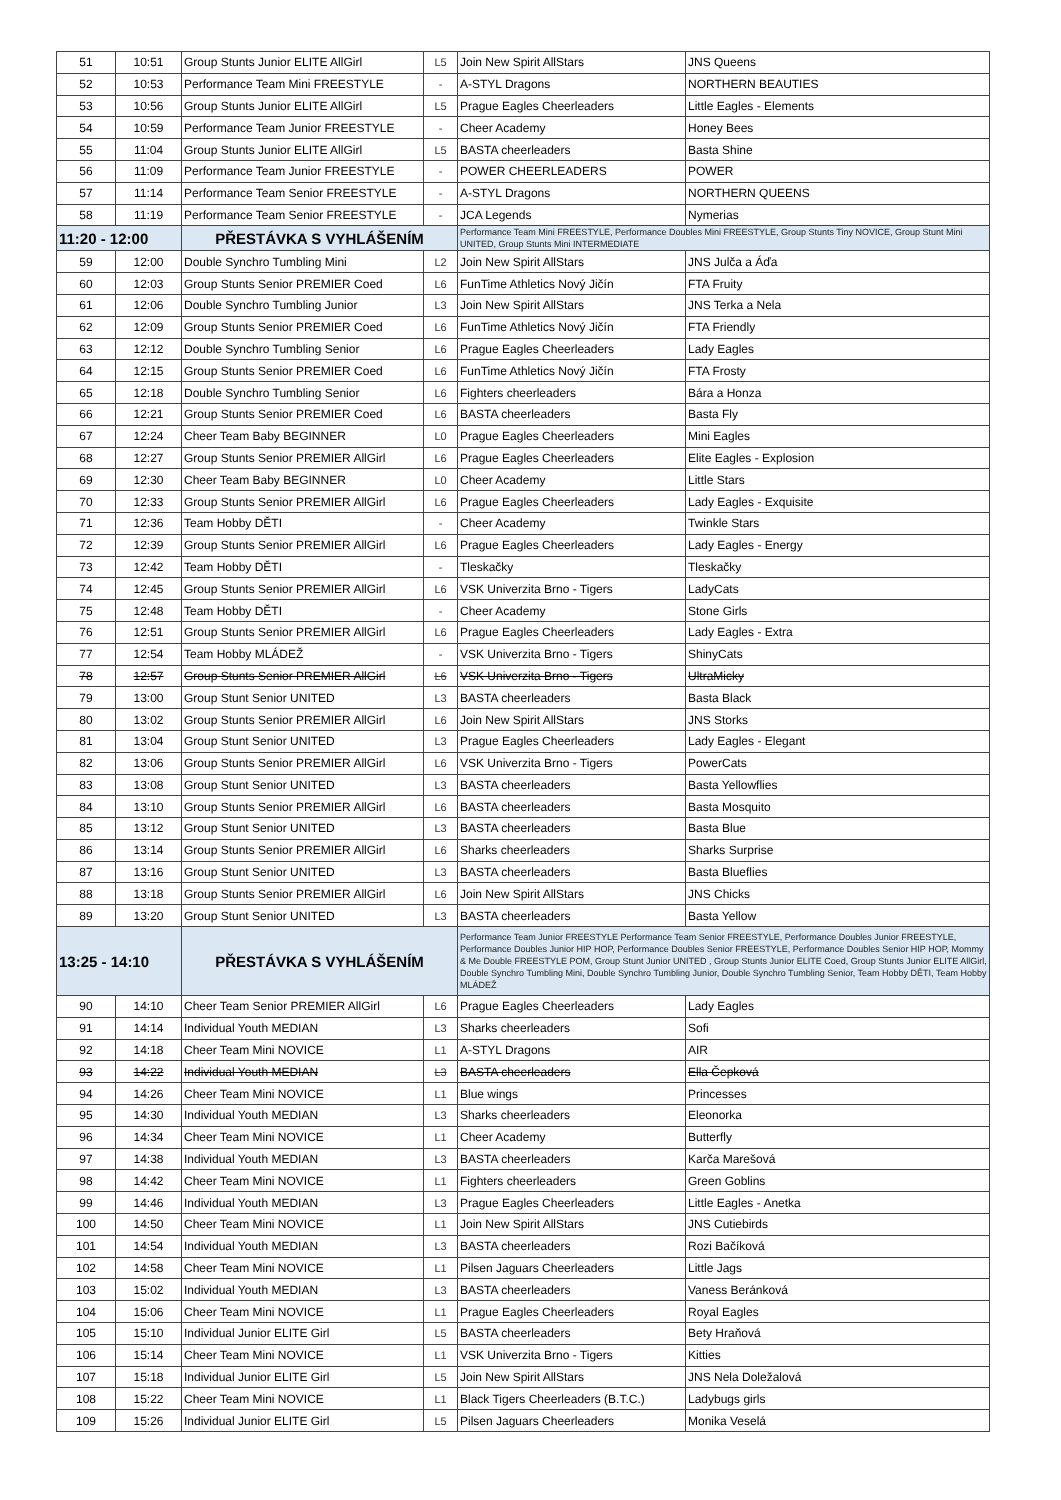| 51 | 10:51 | Group Stunts Junior ELITE AllGirl | L5 | Join New Spirit AllStars | JNS Queens |
| 52 | 10:53 | Performance Team Mini FREESTYLE | - | A-STYL Dragons | NORTHERN BEAUTIES |
| 53 | 10:56 | Group Stunts Junior ELITE AllGirl | L5 | Prague Eagles Cheerleaders | Little Eagles - Elements |
| 54 | 10:59 | Performance Team Junior FREESTYLE | - | Cheer Academy | Honey Bees |
| 55 | 11:04 | Group Stunts Junior ELITE AllGirl | L5 | BASTA cheerleaders | Basta Shine |
| 56 | 11:09 | Performance Team Junior FREESTYLE | - | POWER CHEERLEADERS | POWER |
| 57 | 11:14 | Performance Team Senior FREESTYLE | - | A-STYL Dragons | NORTHERN QUEENS |
| 58 | 11:19 | Performance Team Senior FREESTYLE | - | JCA Legends | Nymerias |
| 11:20 - 12:00 | | PŘESTÁVKA S VYHLÁŠENÍM | | Performance Team Mini FREESTYLE, Performance Doubles Mini FREESTYLE, Group Stunts Tiny NOVICE, Group Stunt Mini UNITED, Group Stunts Mini INTERMEDIATE | |
| 59 | 12:00 | Double Synchro Tumbling Mini | L2 | Join New Spirit AllStars | JNS Julča a Áďa |
| 60 | 12:03 | Group Stunts Senior PREMIER Coed | L6 | FunTime Athletics Nový Jičín | FTA Fruity |
| 61 | 12:06 | Double Synchro Tumbling Junior | L3 | Join New Spirit AllStars | JNS Terka a Nela |
| 62 | 12:09 | Group Stunts Senior PREMIER Coed | L6 | FunTime Athletics Nový Jičín | FTA Friendly |
| 63 | 12:12 | Double Synchro Tumbling Senior | L6 | Prague Eagles Cheerleaders | Lady Eagles |
| 64 | 12:15 | Group Stunts Senior PREMIER Coed | L6 | FunTime Athletics Nový Jičín | FTA Frosty |
| 65 | 12:18 | Double Synchro Tumbling Senior | L6 | Fighters cheerleaders | Bára a Honza |
| 66 | 12:21 | Group Stunts Senior PREMIER Coed | L6 | BASTA cheerleaders | Basta Fly |
| 67 | 12:24 | Cheer Team Baby BEGINNER | L0 | Prague Eagles Cheerleaders | Mini Eagles |
| 68 | 12:27 | Group Stunts Senior PREMIER AllGirl | L6 | Prague Eagles Cheerleaders | Elite Eagles - Explosion |
| 69 | 12:30 | Cheer Team Baby BEGINNER | L0 | Cheer Academy | Little Stars |
| 70 | 12:33 | Group Stunts Senior PREMIER AllGirl | L6 | Prague Eagles Cheerleaders | Lady Eagles - Exquisite |
| 71 | 12:36 | Team Hobby DĚTI | - | Cheer Academy | Twinkle Stars |
| 72 | 12:39 | Group Stunts Senior PREMIER AllGirl | L6 | Prague Eagles Cheerleaders | Lady Eagles - Energy |
| 73 | 12:42 | Team Hobby DĚTI | - | Tleskačky | Tleskačky |
| 74 | 12:45 | Group Stunts Senior PREMIER AllGirl | L6 | VSK Univerzita Brno - Tigers | LadyCats |
| 75 | 12:48 | Team Hobby DĚTI | - | Cheer Academy | Stone Girls |
| 76 | 12:51 | Group Stunts Senior PREMIER AllGirl | L6 | Prague Eagles Cheerleaders | Lady Eagles - Extra |
| 77 | 12:54 | Team Hobby MLÁDEŽ | - | VSK Univerzita Brno - Tigers | ShinyCats |
| 78 | 12:57 | Group Stunts Senior PREMIER AllGirl | L6 | VSK Univerzita Brno - Tigers | UltraMicky |
| 79 | 13:00 | Group Stunt Senior UNITED | L3 | BASTA cheerleaders | Basta Black |
| 80 | 13:02 | Group Stunts Senior PREMIER AllGirl | L6 | Join New Spirit AllStars | JNS Storks |
| 81 | 13:04 | Group Stunt Senior UNITED | L3 | Prague Eagles Cheerleaders | Lady Eagles - Elegant |
| 82 | 13:06 | Group Stunts Senior PREMIER AllGirl | L6 | VSK Univerzita Brno - Tigers | PowerCats |
| 83 | 13:08 | Group Stunt Senior UNITED | L3 | BASTA cheerleaders | Basta Yellowflies |
| 84 | 13:10 | Group Stunts Senior PREMIER AllGirl | L6 | BASTA cheerleaders | Basta Mosquito |
| 85 | 13:12 | Group Stunt Senior UNITED | L3 | BASTA cheerleaders | Basta Blue |
| 86 | 13:14 | Group Stunts Senior PREMIER AllGirl | L6 | Sharks cheerleaders | Sharks Surprise |
| 87 | 13:16 | Group Stunt Senior UNITED | L3 | BASTA cheerleaders | Basta Blueflies |
| 88 | 13:18 | Group Stunts Senior PREMIER AllGirl | L6 | Join New Spirit AllStars | JNS Chicks |
| 89 | 13:20 | Group Stunt Senior UNITED | L3 | BASTA cheerleaders | Basta Yellow |
| 13:25 - 14:10 | | PŘESTÁVKA S VYHLÁŠENÍM | | Performance Team Junior FREESTYLE Performance Team Senior FREESTYLE, Performance Doubles Junior FREESTYLE, Performance Doubles Junior HIP HOP, Performance Doubles Senior FREESTYLE, Performance Doubles Senior HIP HOP, Mommy & Me Double FREESTYLE POM, Group Stunt Junior UNITED , Group Stunts Junior ELITE Coed, Group Stunts Junior ELITE AllGirl, Double Synchro Tumbling Mini, Double Synchro Tumbling Junior, Double Synchro Tumbling Senior, Team Hobby DĚTI, Team Hobby MLÁDEŽ | |
| 90 | 14:10 | Cheer Team Senior PREMIER AllGirl | L6 | Prague Eagles Cheerleaders | Lady Eagles |
| 91 | 14:14 | Individual Youth MEDIAN | L3 | Sharks cheerleaders | Sofi |
| 92 | 14:18 | Cheer Team Mini NOVICE | L1 | A-STYL Dragons | AIR |
| 93 | 14:22 | Individual Youth MEDIAN | L3 | BASTA cheerleaders | Ella Čepková |
| 94 | 14:26 | Cheer Team Mini NOVICE | L1 | Blue wings | Princesses |
| 95 | 14:30 | Individual Youth MEDIAN | L3 | Sharks cheerleaders | Eleonorka |
| 96 | 14:34 | Cheer Team Mini NOVICE | L1 | Cheer Academy | Butterfly |
| 97 | 14:38 | Individual Youth MEDIAN | L3 | BASTA cheerleaders | Karča Marešová |
| 98 | 14:42 | Cheer Team Mini NOVICE | L1 | Fighters cheerleaders | Green Goblins |
| 99 | 14:46 | Individual Youth MEDIAN | L3 | Prague Eagles Cheerleaders | Little Eagles - Anetka |
| 100 | 14:50 | Cheer Team Mini NOVICE | L1 | Join New Spirit AllStars | JNS Cutiebirds |
| 101 | 14:54 | Individual Youth MEDIAN | L3 | BASTA cheerleaders | Rozi Bačíková |
| 102 | 14:58 | Cheer Team Mini NOVICE | L1 | Pilsen Jaguars Cheerleaders | Little Jags |
| 103 | 15:02 | Individual Youth MEDIAN | L3 | BASTA cheerleaders | Vaness Beránková |
| 104 | 15:06 | Cheer Team Mini NOVICE | L1 | Prague Eagles Cheerleaders | Royal Eagles |
| 105 | 15:10 | Individual Junior ELITE Girl | L5 | BASTA cheerleaders | Bety Hraňová |
| 106 | 15:14 | Cheer Team Mini NOVICE | L1 | VSK Univerzita Brno - Tigers | Kitties |
| 107 | 15:18 | Individual Junior ELITE Girl | L5 | Join New Spirit AllStars | JNS Nela Doležalová |
| 108 | 15:22 | Cheer Team Mini NOVICE | L1 | Black Tigers Cheerleaders (B.T.C.) | Ladybugs girls |
| 109 | 15:26 | Individual Junior ELITE Girl | L5 | Pilsen Jaguars Cheerleaders | Monika Veselá |